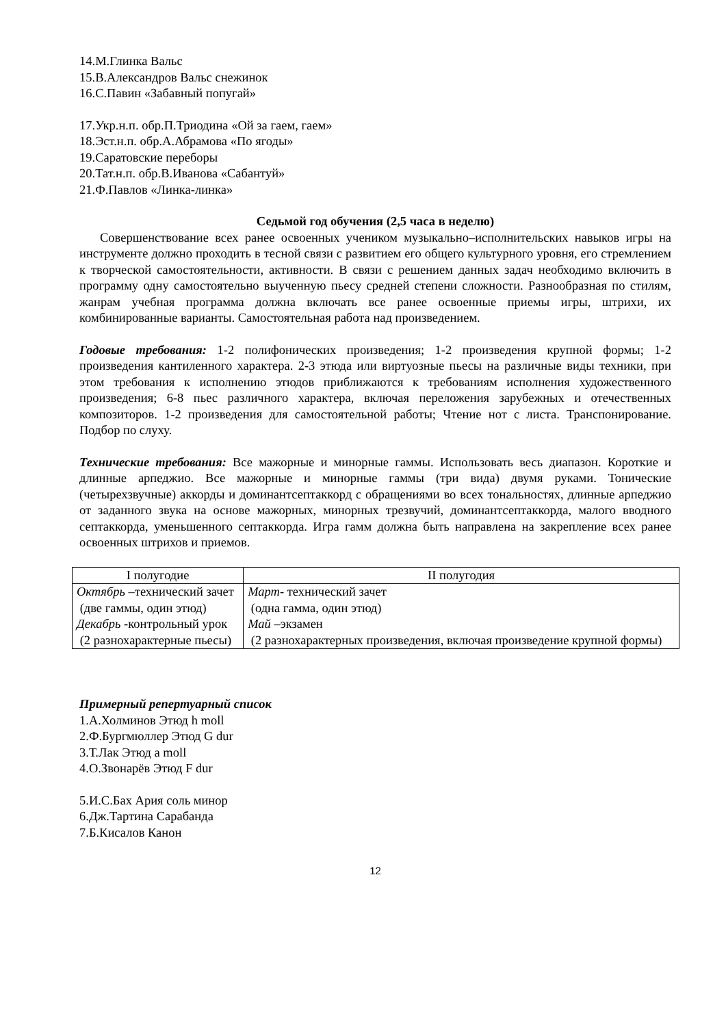14.М.Глинка Вальс
15.В.Александров Вальс снежинок
16.С.Павин «Забавный попугай»
17.Укр.н.п. обр.П.Триодина «Ой за гаем, гаем»
18.Эст.н.п. обр.А.Абрамова «По ягоды»
19.Саратовские переборы
20.Тат.н.п. обр.В.Иванова «Сабантуй»
21.Ф.Павлов «Линка-линка»
Седьмой год обучения (2,5 часа в неделю)
Совершенствование всех ранее освоенных учеником музыкально–исполнительских навыков игры на инструменте должно проходить в тесной связи с развитием его общего культурного уровня, его стремлением к творческой самостоятельности, активности. В связи с решением данных задач необходимо включить в программу одну самостоятельно выученную пьесу средней степени сложности. Разнообразная по стилям, жанрам учебная программа должна включать все ранее освоенные приемы игры, штрихи, их комбинированные варианты. Самостоятельная работа над произведением.
Годовые требования: 1-2 полифонических произведения; 1-2 произведения крупной формы; 1-2 произведения кантиленного характера. 2-3 этюда или виртуозные пьесы на различные виды техники, при этом требования к исполнению этюдов приближаются к требованиям исполнения художественного произведения; 6-8 пьес различного характера, включая переложения зарубежных и отечественных композиторов. 1-2 произведения для самостоятельной работы; Чтение нот с листа. Транспонирование. Подбор по слуху.
Технические требования: Все мажорные и минорные гаммы. Использовать весь диапазон. Короткие и длинные арпеджио. Все мажорные и минорные гаммы (три вида) двумя руками. Тонические (четырехзвучные) аккорды и доминантсептаккорд с обращениями во всех тональностях, длинные арпеджио от заданного звука на основе мажорных, минорных трезвучий, доминантсептаккорда, малого вводного септаккорда, уменьшенного септаккорда. Игра гамм должна быть направлена на закрепление всех ранее освоенных штрихов и приемов.
| I полугодие | II полугодия |
| --- | --- |
| Октябрь –технический зачет (две гаммы, один этюд) Декабрь -контрольный урок (2 разнохарактерные пьесы) | Март - технический зачет (одна гамма, один этюд) Май –экзамен (2 разнохарактерных произведения, включая произведение крупной формы) |
Примерный репертуарный список
1.А.Холминов Этюд h moll
2.Ф.Бургмюллер Этюд G dur
3.Т.Лак Этюд a moll
4.О.Звонарёв Этюд F dur
5.И.С.Бах Ария соль минор
6.Дж.Тартина Сарабанда
7.Б.Кисалов Канон
12